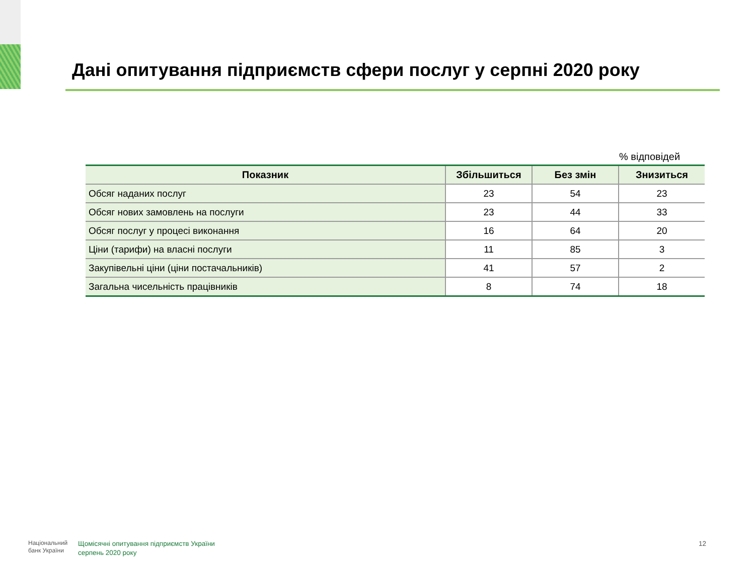Дані опитування підприємств сфери послуг у серпні 2020 року
% відповідей
| Показник | Збільшиться | Без змін | Знизиться |
| --- | --- | --- | --- |
| Обсяг наданих послуг | 23 | 54 | 23 |
| Обсяг нових замовлень на послуги | 23 | 44 | 33 |
| Обсяг послуг у процесі виконання | 16 | 64 | 20 |
| Ціни (тарифи) на власні послуги | 11 | 85 | 3 |
| Закупівельні ціни (ціни постачальників) | 41 | 57 | 2 |
| Загальна чисельність працівників | 8 | 74 | 18 |
Національний
банк України
Щомісячні опитування підприємств України
серпень 2020 року
12